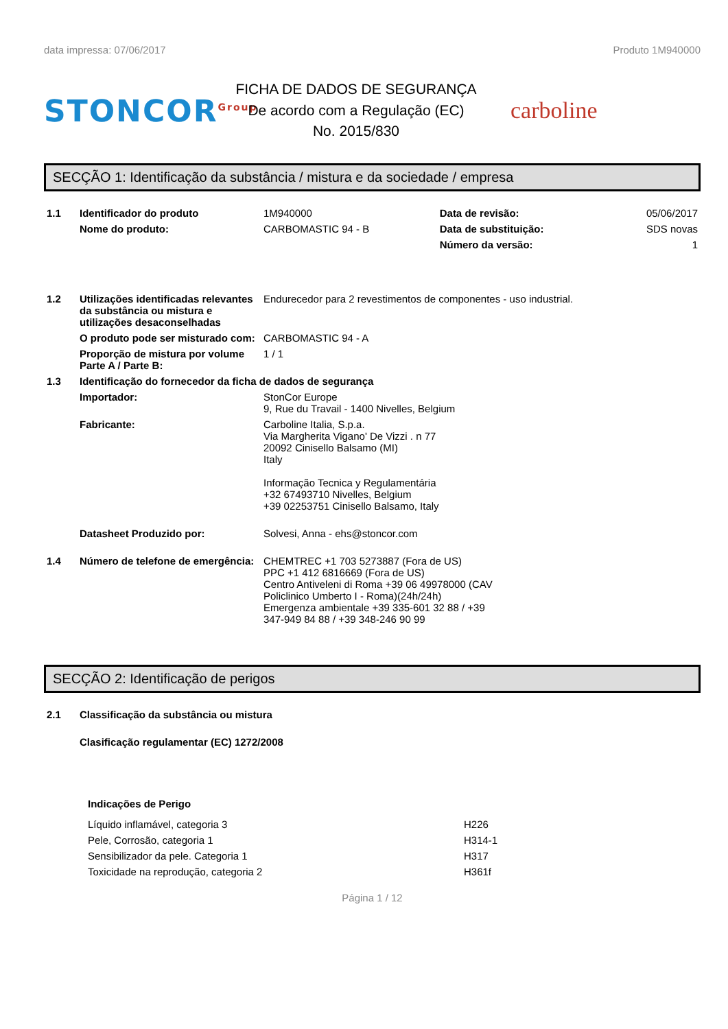data impressa: 07/06/2017 Produto 1M940000
STONCOR<sup>Group</sup>
FICHA DE DADOS DE SEGURANÇA
De acordo com a Regulação (EC)
No. 2015/830
carboline
SECÇÃO 1: Identificação da substância / mistura e da sociedade / empresa
| 1.1 | Identificador do produto | 1M940000 | Data de revisão: | 05/06/2017 |
| | Nome do produto: | CARBOMASTIC 94 - B | Data de substituição: | SDS novas |
| | | | Número da versão: | 1 |
| 1.2 | Utilizações identificadas relevantes da substância ou mistura e utilizações desaconselhadas | Endurecedor para 2 revestimentos de componentes - uso industrial. | | |
| | O produto pode ser misturado com: | CARBOMASTIC 94 - A | | |
| | Proporção de mistura por volume Parte A / Parte B: | 1 / 1 | | |
| 1.3 | Identificação do fornecedor da ficha de dados de segurança | | | |
| | Importador: | StonCor Europe 9, Rue du Travail - 1400 Nivelles, Belgium | | |
| | Fabricante: | Carboline Italia, S.p.a. Via Margherita Vigano' De Vizzi . n 77 20092 Cinisello Balsamo (MI) Italy Informação Tecnica y Regulamentária +32 67493710 Nivelles, Belgium +39 02253751 Cinisello Balsamo, Italy | | |
| | Datasheet Produzido por: | Solvesi, Anna - ehs@stoncor.com | | |
| 1.4 | Número de telefone de emergência: | CHEMTREC +1 703 5273887 (Fora de US) PPC +1 412 6816669 (Fora de US) Centro Antiveleni di Roma +39 06 49978000 (CAV Policlinico Umberto I - Roma)(24h/24h) Emergenza ambientale +39 335-601 32 88 / +39 347-949 84 88 / +39 348-246 90 99 | | |
SECÇÃO 2: Identificação de perigos
| 2.1 | Classificação da substância ou mistura | |
| | Clasificação regulamentar (EC) 1272/2008 | |
| | Indicações de Perigo | |
| | Líquido inflamável, categoria 3 | H226 |
| | Pele, Corrosão, categoria 1 | H314-1 |
| | Sensibilizador da pele. Categoria 1 | H317 |
| | Toxicidade na reprodução, categoria 2 | H361f |
Página 1 / 12